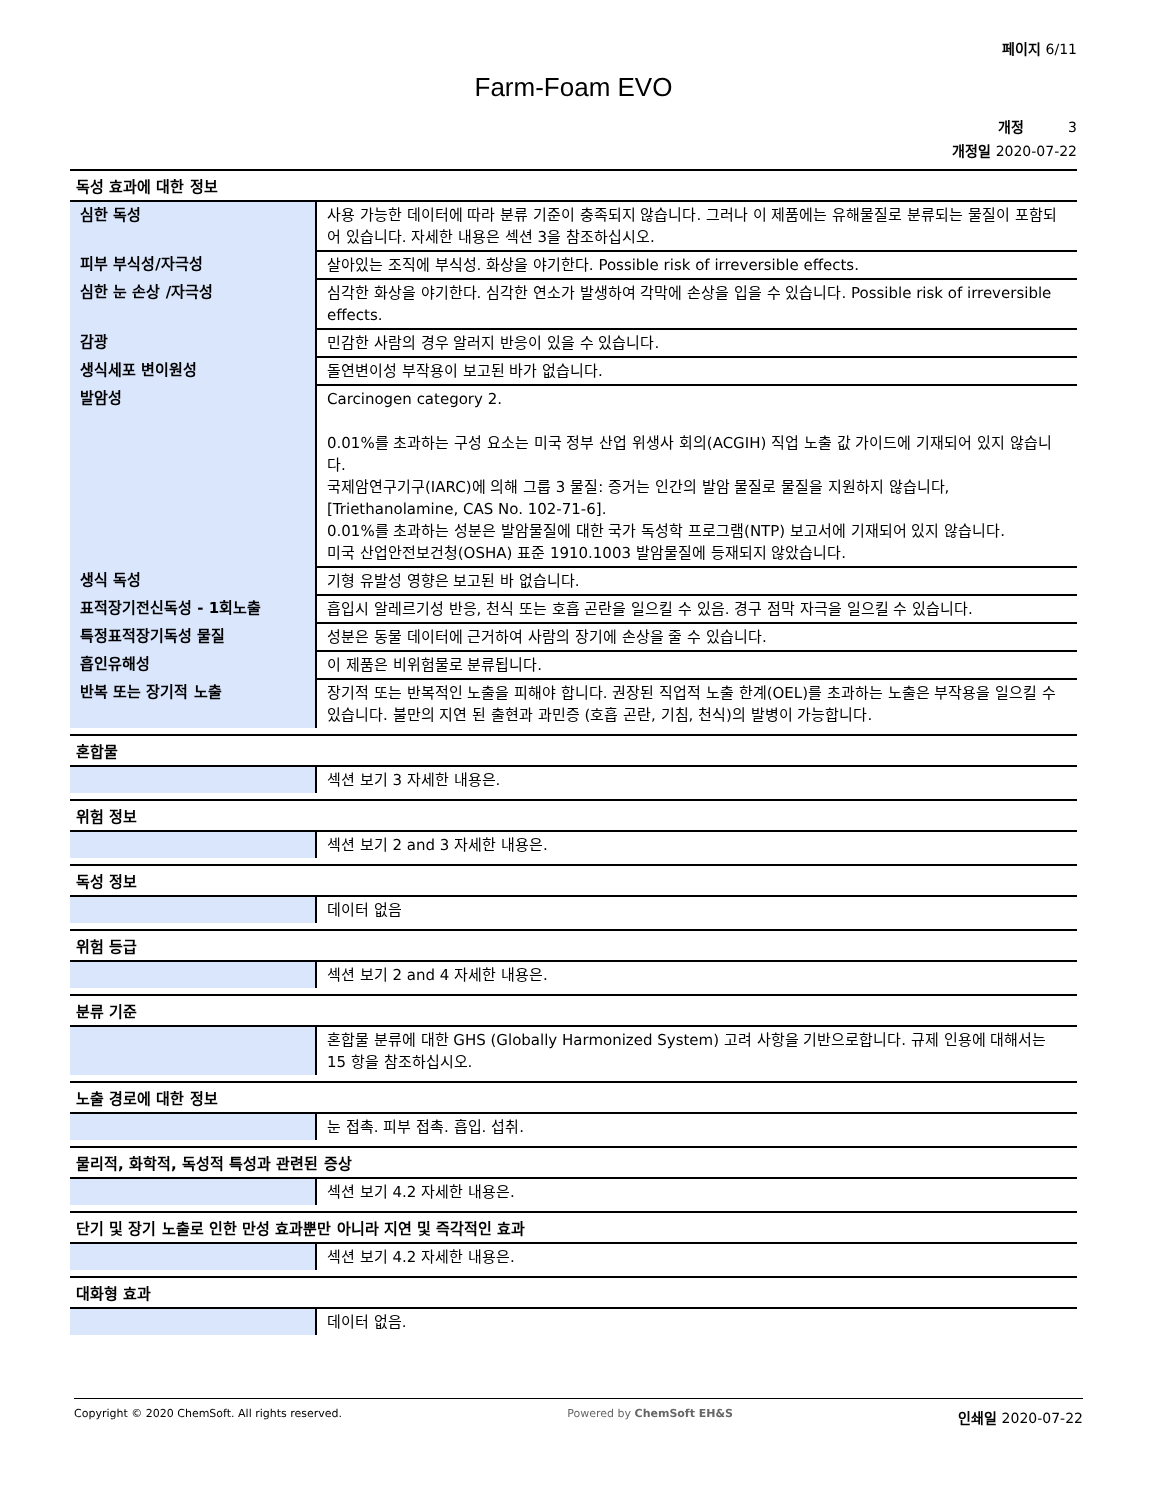페이지 6/11
Farm-Foam EVO
개정 3
개정일 2020-07-22
독성 효과에 대한 정보
| 심한 독성 | 사용 가능한 데이터에 따라 분류 기준이 충족되지 않습니다. 그러나 이 제품에는 유해물질로 분류되는 물질이 포함되어 있습니다. 자세한 내용은 섹션 3을 참조하십시오. |
| 피부 부식성/자극성 | 살아있는 조직에 부식성. 화상을 야기한다. Possible risk of irreversible effects. |
| 심한 눈 손상 /자극성 | 심각한 화상을 야기한다. 심각한 연소가 발생하여 각막에 손상을 입을 수 있습니다. Possible risk of irreversible effects. |
| 감광 | 민감한 사람의 경우 알러지 반응이 있을 수 있습니다. |
| 생식세포 변이원성 | 돌연변이성 부작용이 보고된 바가 없습니다. |
| 발암성 | Carcinogen category 2. 0.01%를 초과하는 구성 요소는 미국 정부 산업 위생사 회의(ACGIH) 직업 노출 값 가이드에 기재되어 있지 않습니다. 국제암연구기구(IARC)에 의해 그룹 3 물질: 증거는 인간의 발암 물질로 물질을 지원하지 않습니다, [Triethanolamine, CAS No. 102-71-6]. 0.01%를 초과하는 성분은 발암물질에 대한 국가 독성학 프로그램(NTP) 보고서에 기재되어 있지 않습니다. 미국 산업안전보건청(OSHA) 표준 1910.1003 발암물질에 등재되지 않았습니다. |
| 생식 독성 | 기형 유발성 영향은 보고된 바 없습니다. |
| 표적장기전신독성 - 1회노출 | 흡입시 알레르기성 반응, 천식 또는 호흡 곤란을 일으킬 수 있음. 경구 점막 자극을 일으킬 수 있습니다. |
| 특정표적장기독성 물질 | 성분은 동물 데이터에 근거하여 사람의 장기에 손상을 줄 수 있습니다. |
| 흡인유해성 | 이 제품은 비위험물로 분류됩니다. |
| 반복 또는 장기적 노출 | 장기적 또는 반복적인 노출을 피해야 합니다. 권장된 직업적 노출 한계(OEL)를 초과하는 노출은 부작용을 일으킬 수 있습니다. 불만의 지연 된 출현과 과민증 (호흡 곤란, 기침, 천식)의 발병이 가능합니다. |
혼합물
| | 섹션 보기 3 자세한 내용은. |
위험 정보
| | 섹션 보기 2 and 3 자세한 내용은. |
독성 정보
| | 데이터 없음 |
위험 등급
| | 섹션 보기 2 and 4 자세한 내용은. |
분류 기준
| | 혼합물 분류에 대한 GHS (Globally Harmonized System) 고려 사항을 기반으로합니다. 규제 인용에 대해서는 15 항을 참조하십시오. |
노출 경로에 대한 정보
| | 눈 접촉. 피부 접촉. 흡입. 섭취. |
물리적, 화학적, 독성적 특성과 관련된 증상
| | 섹션 보기 4.2 자세한 내용은. |
단기 및 장기 노출로 인한 만성 효과뿐만 아니라 지연 및 즉각적인 효과
| | 섹션 보기 4.2 자세한 내용은. |
대화형 효과
| | 데이터 없음. |
Copyright © 2020 ChemSoft. All rights reserved. Powered by ChemSoft EH&S 인쇄일 2020-07-22